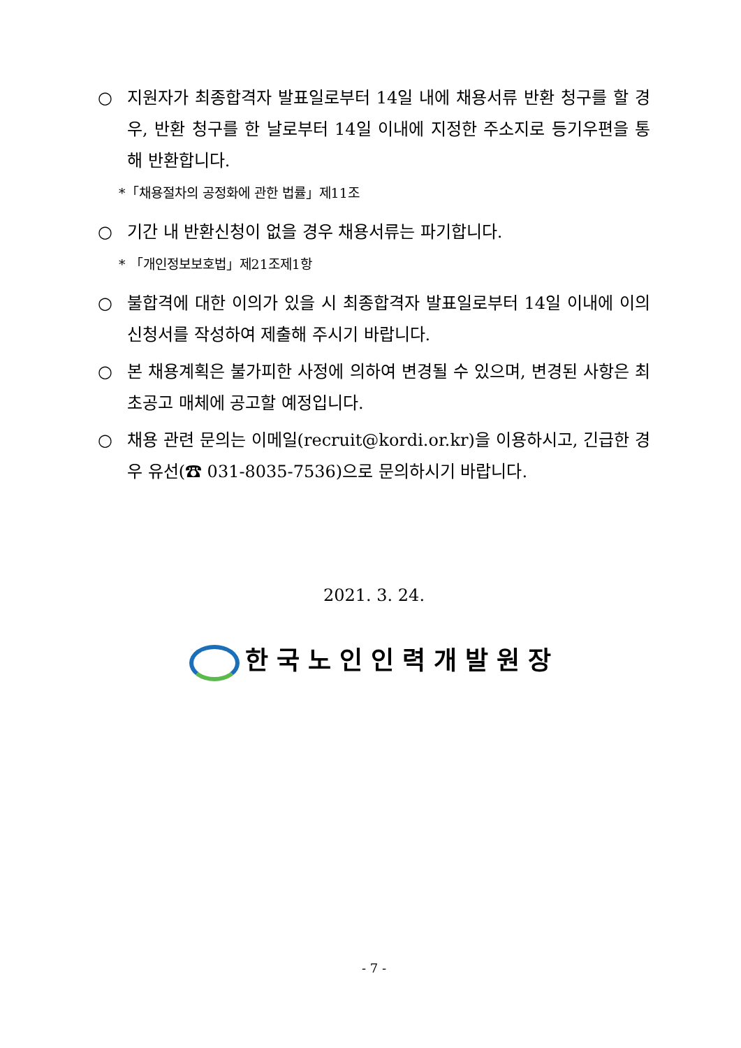○ 지원자가 최종합격자 발표일로부터 14일 내에 채용서류 반환 청구를 할 경우, 반환 청구를 한 날로부터 14일 이내에 지정한 주소지로 등기우편을 통해 반환합니다.
*「채용절차의 공정화에 관한 법률」제11조
○ 기간 내 반환신청이 없을 경우 채용서류는 파기합니다.
* 「개인정보보호법」제21조제1항
○ 불합격에 대한 이의가 있을 시 최종합격자 발표일로부터 14일 이내에 이의신청서를 작성하여 제출해 주시기 바랍니다.
○ 본 채용계획은 불가피한 사정에 의하여 변경될 수 있으며, 변경된 사항은 최초공고 매체에 공고할 예정입니다.
○ 채용 관련 문의는 이메일(recruit@kordi.or.kr)을 이용하시고, 긴급한 경우 유선(☎ 031-8035-7536)으로 문의하시기 바랍니다.
2021. 3. 24.
한국노인인력개발원장
- 7 -